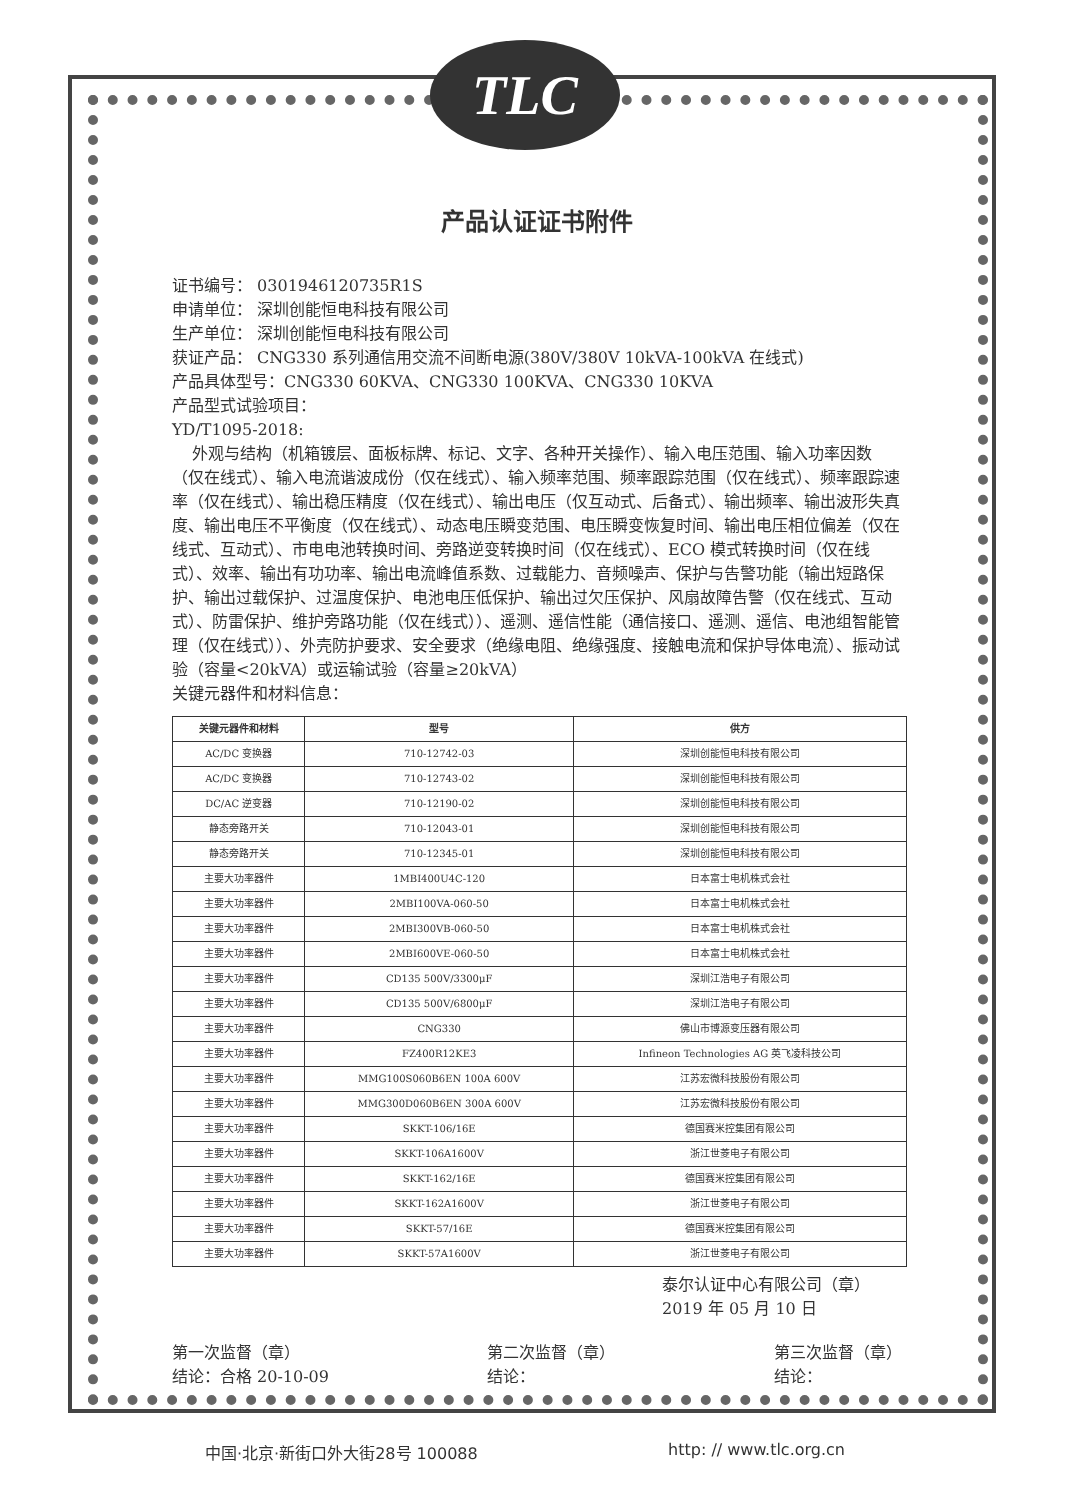TLC
产品认证证书附件
证书编号： 0301946120735R1S
申请单位： 深圳创能恒电科技有限公司
生产单位： 深圳创能恒电科技有限公司
获证产品： CNG330 系列通信用交流不间断电源(380V/380V 10kVA-100kVA 在线式)
产品具体型号：CNG330 60KVA、CNG330 100KVA、CNG330 10KVA
产品型式试验项目：
YD/T1095-2018:
外观与结构（机箱镀层、面板标牌、标记、文字、各种开关操作）、输入电压范围、输入功率因数（仅在线式）、输入电流谐波成份（仅在线式）、输入频率范围、频率跟踪范围（仅在线式）、频率跟踪速率（仅在线式）、输出稳压精度（仅在线式）、输出电压（仅互动式、后备式）、输出频率、输出波形失真度、输出电压不平衡度（仅在线式）、动态电压瞬变范围、电压瞬变恢复时间、输出电压相位偏差（仅在线式、互动式）、市电电池转换时间、旁路逆变转换时间（仅在线式）、ECO 模式转换时间（仅在线式）、效率、输出有功功率、输出电流峰值系数、过载能力、音频噪声、保护与告警功能（输出短路保护、输出过载保护、过温度保护、电池电压低保护、输出过欠压保护、风扇故障告警（仅在线式、互动式）、防雷保护、维护旁路功能（仅在线式））、遥测、遥信性能（通信接口、遥测、遥信、电池组智能管理（仅在线式））、外壳防护要求、安全要求（绝缘电阻、绝缘强度、接触电流和保护导体电流）、振动试验（容量<20kVA）或运输试验（容量≥20kVA）
关键元器件和材料信息：
| 关键元器件和材料 | 型号 | 供方 |
| --- | --- | --- |
| AC/DC 变换器 | 710-12742-03 | 深圳创能恒电科技有限公司 |
| AC/DC 变换器 | 710-12743-02 | 深圳创能恒电科技有限公司 |
| DC/AC 逆变器 | 710-12190-02 | 深圳创能恒电科技有限公司 |
| 静态旁路开关 | 710-12043-01 | 深圳创能恒电科技有限公司 |
| 静态旁路开关 | 710-12345-01 | 深圳创能恒电科技有限公司 |
| 主要大功率器件 | 1MBI400U4C-120 | 日本富士电机株式会社 |
| 主要大功率器件 | 2MBI100VA-060-50 | 日本富士电机株式会社 |
| 主要大功率器件 | 2MBI300VB-060-50 | 日本富士电机株式会社 |
| 主要大功率器件 | 2MBI600VE-060-50 | 日本富士电机株式会社 |
| 主要大功率器件 | CD135 500V/3300μF | 深圳江浩电子有限公司 |
| 主要大功率器件 | CD135 500V/6800μF | 深圳江浩电子有限公司 |
| 主要大功率器件 | CNG330 | 佛山市博源变压器有限公司 |
| 主要大功率器件 | FZ400R12KE3 | Infineon Technologies AG 英飞凌科技公司 |
| 主要大功率器件 | MMG100S060B6EN 100A 600V | 江苏宏微科技股份有限公司 |
| 主要大功率器件 | MMG300D060B6EN 300A 600V | 江苏宏微科技股份有限公司 |
| 主要大功率器件 | SKKT-106/16E | 德国赛米控集团有限公司 |
| 主要大功率器件 | SKKT-106A1600V | 浙江世菱电子有限公司 |
| 主要大功率器件 | SKKT-162/16E | 德国赛米控集团有限公司 |
| 主要大功率器件 | SKKT-162A1600V | 浙江世菱电子有限公司 |
| 主要大功率器件 | SKKT-57/16E | 德国赛米控集团有限公司 |
| 主要大功率器件 | SKKT-57A1600V | 浙江世菱电子有限公司 |
泰尔认证中心有限公司（章）
2019 年 05 月 10 日
第一次监督（章）
结论：合格 20-10-09
第二次监督（章）
结论：
第三次监督（章）
结论：
中国·北京·新街口外大街28号 100088 http: // www.tlc.org.cn